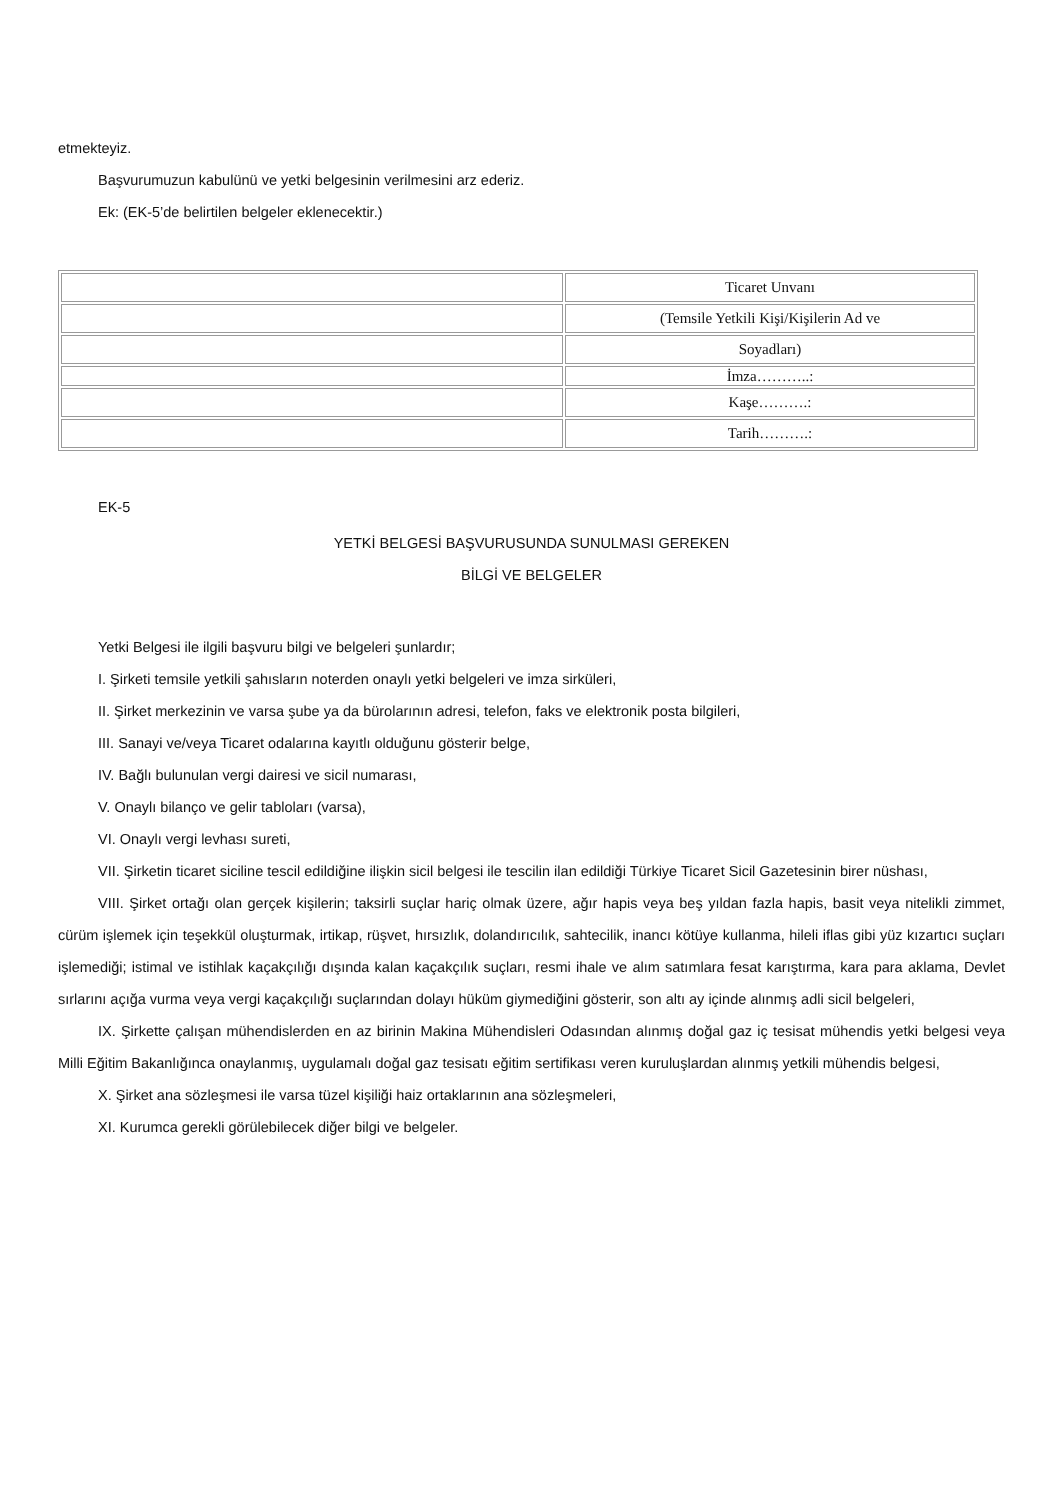etmekteyiz.
Başvurumuzun kabulünü ve yetki belgesinin verilmesini arz ederiz.
Ek: (EK-5’de belirtilen belgeler eklenecektir.)
| | Ticaret Unvanı |
| | (Temsile Yetkili Kişi/Kişilerin Ad ve |
| | Soyadları) |
| | İmza………..: |
| | Kaşe……….: |
| | Tarih……….: |
EK-5
YETKİ BELGESİ BAŞVURUSUNDA SUNULMASI GEREKEN
BİLGİ VE BELGELER
Yetki Belgesi ile ilgili başvuru bilgi ve belgeleri şunlardır;
I. Şirketi temsile yetkili şahısların noterden onaylı yetki belgeleri ve imza sirküleri,
II. Şirket merkezinin ve varsa şube ya da bürolarının adresi, telefon, faks ve elektronik posta bilgileri,
III. Sanayi ve/veya Ticaret odalarına kayıtlı olduğunu gösterir belge,
IV. Bağlı bulunulan vergi dairesi ve sicil numarası,
V. Onaylı bilanço ve gelir tabloları (varsa),
VI. Onaylı vergi levhası sureti,
VII. Şirketin ticaret siciline tescil edildiğine ilişkin sicil belgesi ile tescilin ilan edildiği Türkiye Ticaret Sicil Gazetesinin birer nüshası,
VIII. Şirket ortağı olan gerçek kişilerin; taksirli suçlar hariç olmak üzere, ağır hapis veya beş yıldan fazla hapis, basit veya nitelikli zimmet, cürüm işlemek için teşekkül oluşturmak, irtikap, rüşvet, hırsızlık, dolandırıcılık, sahtecilik, inancı kötüye kullanma, hileli iflas gibi yüz kızartıcı suçları işlemediği; istimal ve istihlak kaçakçılığı dışında kalan kaçakçılık suçları, resmi ihale ve alım satımlara fesat karıştırma, kara para aklama, Devlet sırlarını açığa vurma veya vergi kaçakçılığı suçlarından dolayı hüküm giymediğini gösterir, son altı ay içinde alınmış adli sicil belgeleri,
IX. Şirkette çalışan mühendislerden en az birinin Makina Mühendisleri Odasından alınmış doğal gaz iç tesisat mühendis yetki belgesi veya Milli Eğitim Bakanlığınca onaylanmış, uygulamalı doğal gaz tesisatı eğitim sertifikası veren kuruluşlardan alınmış yetkili mühendis belgesi,
X. Şirket ana sözleşmesi ile varsa tüzel kişiliği haiz ortaklarının ana sözleşmeleri,
XI. Kurumca gerekli görülebilecek diğer bilgi ve belgeler.